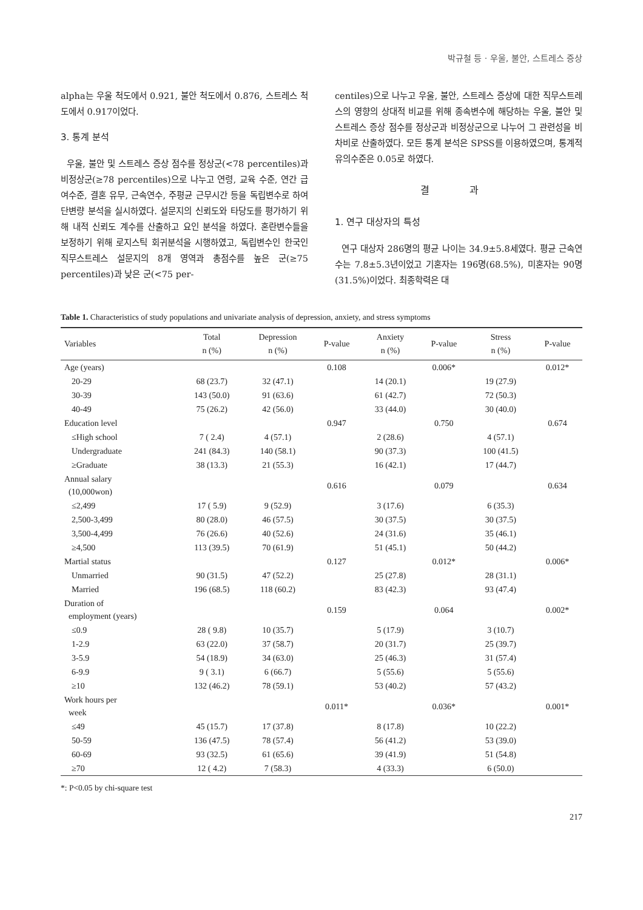박규철 등 · 우울, 불안, 스트레스 증상
alpha는 우울 척도에서 0.921, 불안 척도에서 0.876, 스트레스 척도에서 0.917이었다.
3. 통계 분석
우울, 불안 및 스트레스 증상 점수를 정상군(<78 percentiles)과 비정상군(≥78 percentiles)으로 나누고 연령, 교육 수준, 연간 급여수준, 결혼 유무, 근속연수, 주평균 근무시간 등을 독립변수로 하여 단변량 분석을 실시하였다. 설문지의 신뢰도와 타당도를 평가하기 위해 내적 신뢰도 계수를 산출하고 요인 분석을 하였다. 혼란변수들을 보정하기 위해 로지스틱 회귀분석을 시행하였고, 독립변수인 한국인 직무스트레스 설문지의 8개 영역과 총점수를 높은 군(≥75 percentiles)과 낮은 군(<75 per-
centiles)으로 나누고 우울, 불안, 스트레스 증상에 대한 직무스트레스의 영향의 상대적 비교를 위해 종속변수에 해당하는 우울, 불안 및 스트레스 증상 점수를 정상군과 비정상군으로 나누어 그 관련성을 비차비로 산출하였다. 모든 통계 분석은 SPSS를 이용하였으며, 통계적 유의수준은 0.05로 하였다.
결 과
1. 연구 대상자의 특성
연구 대상자 286명의 평균 나이는 34.9±5.8세였다. 평균 근속연수는 7.8±5.3년이었고 기혼자는 196명(68.5%), 미혼자는 90명(31.5%)이었다. 최종학력은 대
Table 1. Characteristics of study populations and univariate analysis of depression, anxiety, and stress symptoms
| Variables | Total n (%) | Depression n (%) | P-value | Anxiety n (%) | P-value | Stress n (%) | P-value |
| --- | --- | --- | --- | --- | --- | --- | --- |
| Age (years) | | | 0.108 | | 0.006* | | 0.012* |
| 20-29 | 68 (23.7) | 32 (47.1) | | 14 (20.1) | | 19 (27.9) | |
| 30-39 | 143 (50.0) | 91 (63.6) | | 61 (42.7) | | 72 (50.3) | |
| 40-49 | 75 (26.2) | 42 (56.0) | | 33 (44.0) | | 30 (40.0) | |
| Education level | | | 0.947 | | 0.750 | | 0.674 |
| ≤High school | 7 ( 2.4) | 4 (57.1) | | 2 (28.6) | | 4 (57.1) | |
| Undergraduate | 241 (84.3) | 140 (58.1) | | 90 (37.3) | | 100 (41.5) | |
| ≥Graduate | 38 (13.3) | 21 (55.3) | | 16 (42.1) | | 17 (44.7) | |
| Annual salary (10,000won) | | | 0.616 | | 0.079 | | 0.634 |
| ≤2,499 | 17 ( 5.9) | 9 (52.9) | | 3 (17.6) | | 6 (35.3) | |
| 2,500-3,499 | 80 (28.0) | 46 (57.5) | | 30 (37.5) | | 30 (37.5) | |
| 3,500-4,499 | 76 (26.6) | 40 (52.6) | | 24 (31.6) | | 35 (46.1) | |
| ≥4,500 | 113 (39.5) | 70 (61.9) | | 51 (45.1) | | 50 (44.2) | |
| Martial status | | | 0.127 | | 0.012* | | 0.006* |
| Unmarried | 90 (31.5) | 47 (52.2) | | 25 (27.8) | | 28 (31.1) | |
| Married | 196 (68.5) | 118 (60.2) | | 83 (42.3) | | 93 (47.4) | |
| Duration of employment (years) | | | 0.159 | | 0.064 | | 0.002* |
| ≤0.9 | 28 ( 9.8) | 10 (35.7) | | 5 (17.9) | | 3 (10.7) | |
| 1-2.9 | 63 (22.0) | 37 (58.7) | | 20 (31.7) | | 25 (39.7) | |
| 3-5.9 | 54 (18.9) | 34 (63.0) | | 25 (46.3) | | 31 (57.4) | |
| 6-9.9 | 9 ( 3.1) | 6 (66.7) | | 5 (55.6) | | 5 (55.6) | |
| ≥10 | 132 (46.2) | 78 (59.1) | | 53 (40.2) | | 57 (43.2) | |
| Work hours per week | | | 0.011* | | 0.036* | | 0.001* |
| ≤49 | 45 (15.7) | 17 (37.8) | | 8 (17.8) | | 10 (22.2) | |
| 50-59 | 136 (47.5) | 78 (57.4) | | 56 (41.2) | | 53 (39.0) | |
| 60-69 | 93 (32.5) | 61 (65.6) | | 39 (41.9) | | 51 (54.8) | |
| ≥70 | 12 ( 4.2) | 7 (58.3) | | 4 (33.3) | | 6 (50.0) | |
*: P<0.05 by chi-square test
217